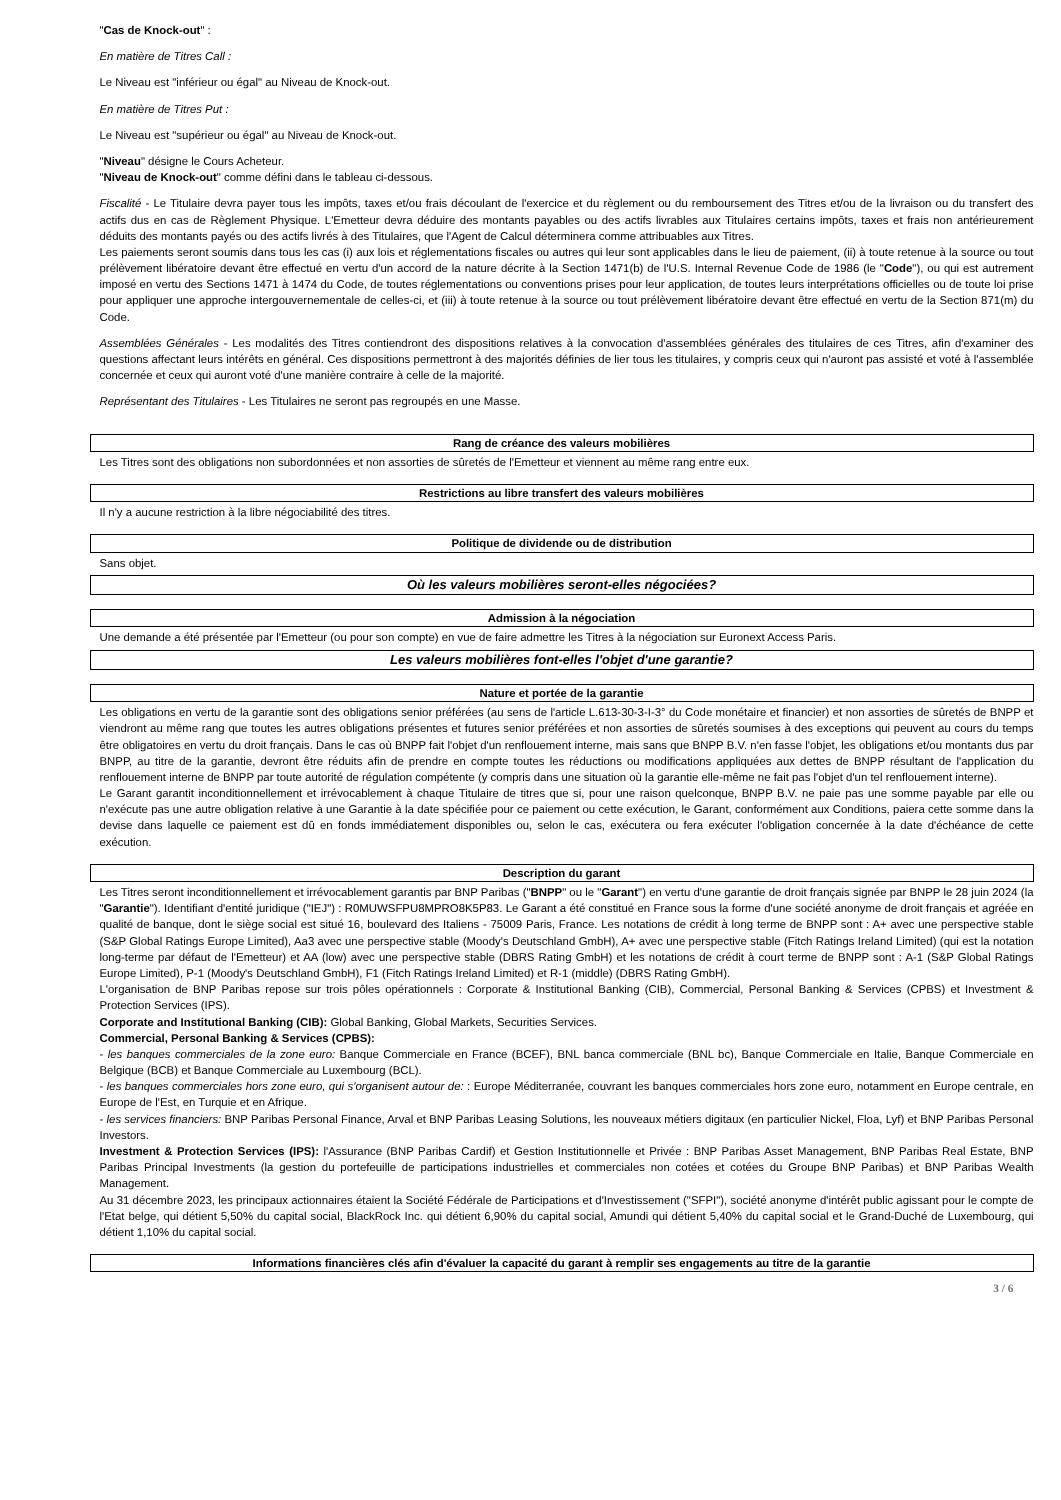"Cas de Knock-out" :
En matière de Titres Call :
Le Niveau est "inférieur ou égal" au Niveau de Knock-out.
En matière de Titres Put :
Le Niveau est "supérieur ou égal" au Niveau de Knock-out.
"Niveau" désigne le Cours Acheteur.
"Niveau de Knock-out" comme défini dans le tableau ci-dessous.
Fiscalité - Le Titulaire devra payer tous les impôts, taxes et/ou frais découlant de l'exercice et du règlement ou du remboursement des Titres et/ou de la livraison ou du transfert des actifs dus en cas de Règlement Physique. L'Emetteur devra déduire des montants payables ou des actifs livrables aux Titulaires certains impôts, taxes et frais non antérieurement déduits des montants payés ou des actifs livrés à des Titulaires, que l'Agent de Calcul déterminera comme attribuables aux Titres.
Les paiements seront soumis dans tous les cas (i) aux lois et réglementations fiscales ou autres qui leur sont applicables dans le lieu de paiement, (ii) à toute retenue à la source ou tout prélèvement libératoire devant être effectué en vertu d'un accord de la nature décrite à la Section 1471(b) de l'U.S. Internal Revenue Code de 1986 (le "Code"), ou qui est autrement imposé en vertu des Sections 1471 à 1474 du Code, de toutes réglementations ou conventions prises pour leur application, de toutes leurs interprétations officielles ou de toute loi prise pour appliquer une approche intergouvernementale de celles-ci, et (iii) à toute retenue à la source ou tout prélèvement libératoire devant être effectué en vertu de la Section 871(m) du Code.
Assemblées Générales - Les modalités des Titres contiendront des dispositions relatives à la convocation d'assemblées générales des titulaires de ces Titres, afin d'examiner des questions affectant leurs intérêts en général. Ces dispositions permettront à des majorités définies de lier tous les titulaires, y compris ceux qui n'auront pas assisté et voté à l'assemblée concernée et ceux qui auront voté d'une manière contraire à celle de la majorité.
Représentant des Titulaires - Les Titulaires ne seront pas regroupés en une Masse.
Rang de créance des valeurs mobilières
Les Titres sont des obligations non subordonnées et non assorties de sûretés de l'Emetteur et viennent au même rang entre eux.
Restrictions au libre transfert des valeurs mobilières
Il n'y a aucune restriction à la libre négociabilité des titres.
Politique de dividende ou de distribution
Sans objet.
Où les valeurs mobilières seront-elles négociées?
Admission à la négociation
Une demande a été présentée par l'Emetteur (ou pour son compte) en vue de faire admettre les Titres à la négociation sur Euronext Access Paris.
Les valeurs mobilières font-elles l'objet d'une garantie?
Nature et portée de la garantie
Les obligations en vertu de la garantie sont des obligations senior préférées (au sens de l'article L.613-30-3-I-3° du Code monétaire et financier) et non assorties de sûretés de BNPP et viendront au même rang que toutes les autres obligations présentes et futures senior préférées et non assorties de sûretés soumises à des exceptions qui peuvent au cours du temps être obligatoires en vertu du droit français. Dans le cas où BNPP fait l'objet d'un renflouement interne, mais sans que BNPP B.V. n'en fasse l'objet, les obligations et/ou montants dus par BNPP, au titre de la garantie, devront être réduits afin de prendre en compte toutes les réductions ou modifications appliquées aux dettes de BNPP résultant de l'application du renflouement interne de BNPP par toute autorité de régulation compétente (y compris dans une situation où la garantie elle-même ne fait pas l'objet d'un tel renflouement interne).
Le Garant garantit inconditionnellement et irrévocablement à chaque Titulaire de titres que si, pour une raison quelconque, BNPP B.V. ne paie pas une somme payable par elle ou n'exécute pas une autre obligation relative à une Garantie à la date spécifiée pour ce paiement ou cette exécution, le Garant, conformément aux Conditions, paiera cette somme dans la devise dans laquelle ce paiement est dû en fonds immédiatement disponibles ou, selon le cas, exécutera ou fera exécuter l'obligation concernée à la date d'échéance de cette exécution.
Description du garant
Les Titres seront inconditionnellement et irrévocablement garantis par BNP Paribas ("BNPP" ou le "Garant") en vertu d'une garantie de droit français signée par BNPP le 28 juin 2024 (la "Garantie"). Identifiant d'entité juridique ("IEJ") : R0MUWSFPU8MPRO8K5P83. Le Garant a été constitué en France sous la forme d'une société anonyme de droit français et agréée en qualité de banque, dont le siège social est situé 16, boulevard des Italiens - 75009 Paris, France. Les notations de crédit à long terme de BNPP sont : A+ avec une perspective stable (S&P Global Ratings Europe Limited), Aa3 avec une perspective stable (Moody's Deutschland GmbH), A+ avec une perspective stable (Fitch Ratings Ireland Limited) (qui est la notation long-terme par défaut de l'Emetteur) et AA (low) avec une perspective stable (DBRS Rating GmbH) et les notations de crédit à court terme de BNPP sont : A-1 (S&P Global Ratings Europe Limited), P-1 (Moody's Deutschland GmbH), F1 (Fitch Ratings Ireland Limited) et R-1 (middle) (DBRS Rating GmbH).
L'organisation de BNP Paribas repose sur trois pôles opérationnels : Corporate & Institutional Banking (CIB), Commercial, Personal Banking & Services (CPBS) et Investment & Protection Services (IPS).
Corporate and Institutional Banking (CIB): Global Banking, Global Markets, Securities Services.
Commercial, Personal Banking & Services (CPBS):
- les banques commerciales de la zone euro: Banque Commerciale en France (BCEF), BNL banca commerciale (BNL bc), Banque Commerciale en Italie, Banque Commerciale en Belgique (BCB) et Banque Commerciale au Luxembourg (BCL).
- les banques commerciales hors zone euro, qui s'organisent autour de: : Europe Méditerranée, couvrant les banques commerciales hors zone euro, notamment en Europe centrale, en Europe de l'Est, en Turquie et en Afrique.
- les services financiers: BNP Paribas Personal Finance, Arval et BNP Paribas Leasing Solutions, les nouveaux métiers digitaux (en particulier Nickel, Floa, Lyf) et BNP Paribas Personal Investors.
Investment & Protection Services (IPS): l'Assurance (BNP Paribas Cardif) et Gestion Institutionnelle et Privée : BNP Paribas Asset Management, BNP Paribas Real Estate, BNP Paribas Principal Investments (la gestion du portefeuille de participations industrielles et commerciales non cotées et cotées du Groupe BNP Paribas) et BNP Paribas Wealth Management.
Au 31 décembre 2023, les principaux actionnaires étaient la Société Fédérale de Participations et d'Investissement ("SFPI"), société anonyme d'intérêt public agissant pour le compte de l'Etat belge, qui détient 5,50% du capital social, BlackRock Inc. qui détient 6,90% du capital social, Amundi qui détient 5,40% du capital social et le Grand-Duché de Luxembourg, qui détient 1,10% du capital social.
Informations financières clés afin d'évaluer la capacité du garant à remplir ses engagements au titre de la garantie
3 / 6